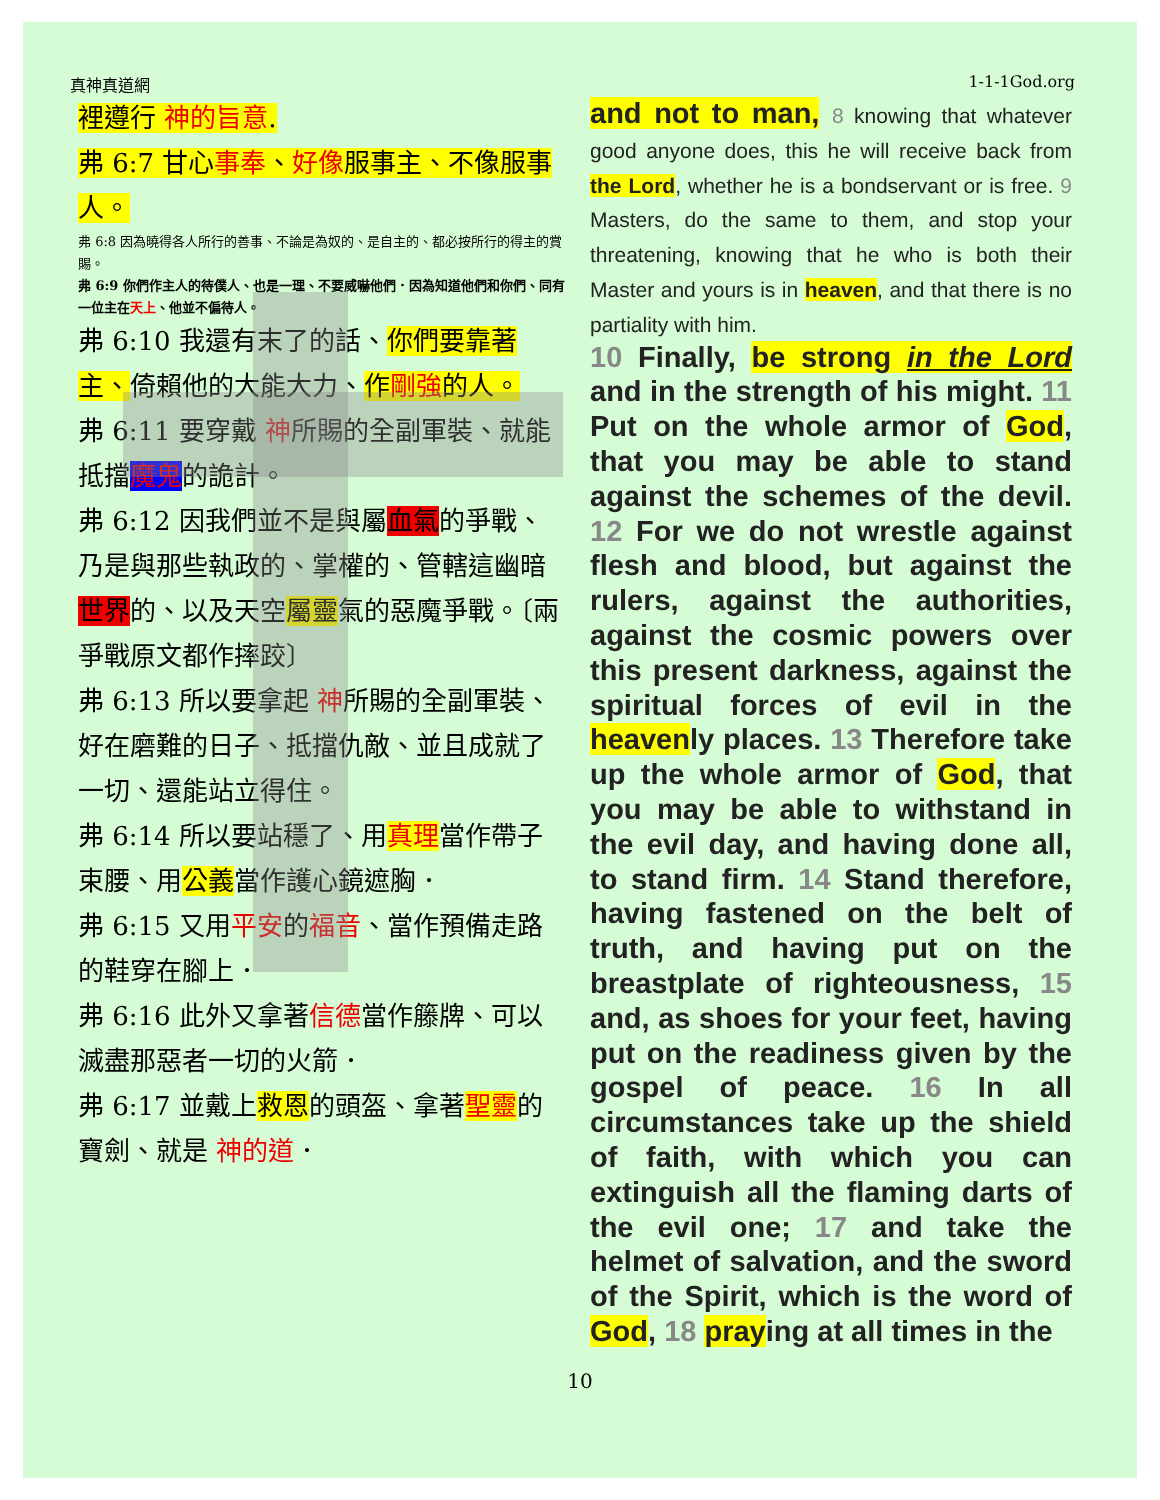真神真道網 1-1-1God.org
裡遵行 神的旨意.
弗 6:7 甘心事奉、好像服事主、不像服事人。
弗 6:8 因為曉得各人所行的善事、不論是為奴的、是自主的、都必按所行的得主的賞賜。
弗 6:9 你們作主人的待僕人、也是一理、不要威嚇他們．因為知道他們和你們、同有一位主在天上、他並不偏待人。
弗 6:10 我還有末了的話、你們要靠著主、倚賴他的大能大力、作剛強的人。
弗 6:11 要穿戴 神所賜的全副軍裝、就能抵擋魔鬼的詭計。
弗 6:12 因我們並不是與屬血氣的爭戰、乃是與那些執政的、掌權的、管轄這幽暗世界的、以及天空屬靈氣的惡魔爭戰。〔兩爭戰原文都作摔跤〕
弗 6:13 所以要拿起 神所賜的全副軍裝、好在磨難的日子、抵擋仇敵、並且成就了一切、還能站立得住。
弗 6:14 所以要站穩了、用真理當作帶子束腰、用公義當作護心鏡遮胸．
弗 6:15 又用平安的福音、當作預備走路的鞋穿在腳上．
弗 6:16 此外又拿著信德當作籐牌、可以滅盡那惡者一切的火箭．
弗 6:17 並戴上救恩的頭盔、拿著聖靈的寶劍、就是 神的道．
and not to man, 8 knowing that whatever good anyone does, this he will receive back from the Lord, whether he is a bondservant or is free. 9 Masters, do the same to them, and stop your threatening, knowing that he who is both their Master and yours is in heaven, and that there is no partiality with him.
10 Finally, be strong in the Lord and in the strength of his might. 11 Put on the whole armor of God, that you may be able to stand against the schemes of the devil. 12 For we do not wrestle against flesh and blood, but against the rulers, against the authorities, against the cosmic powers over this present darkness, against the spiritual forces of evil in the heavenly places. 13 Therefore take up the whole armor of God, that you may be able to withstand in the evil day, and having done all, to stand firm. 14 Stand therefore, having fastened on the belt of truth, and having put on the breastplate of righteousness, 15 and, as shoes for your feet, having put on the readiness given by the gospel of peace. 16 In all circumstances take up the shield of faith, with which you can extinguish all the flaming darts of the evil one; 17 and take the helmet of salvation, and the sword of the Spirit, which is the word of God, 18 praying at all times in the
10